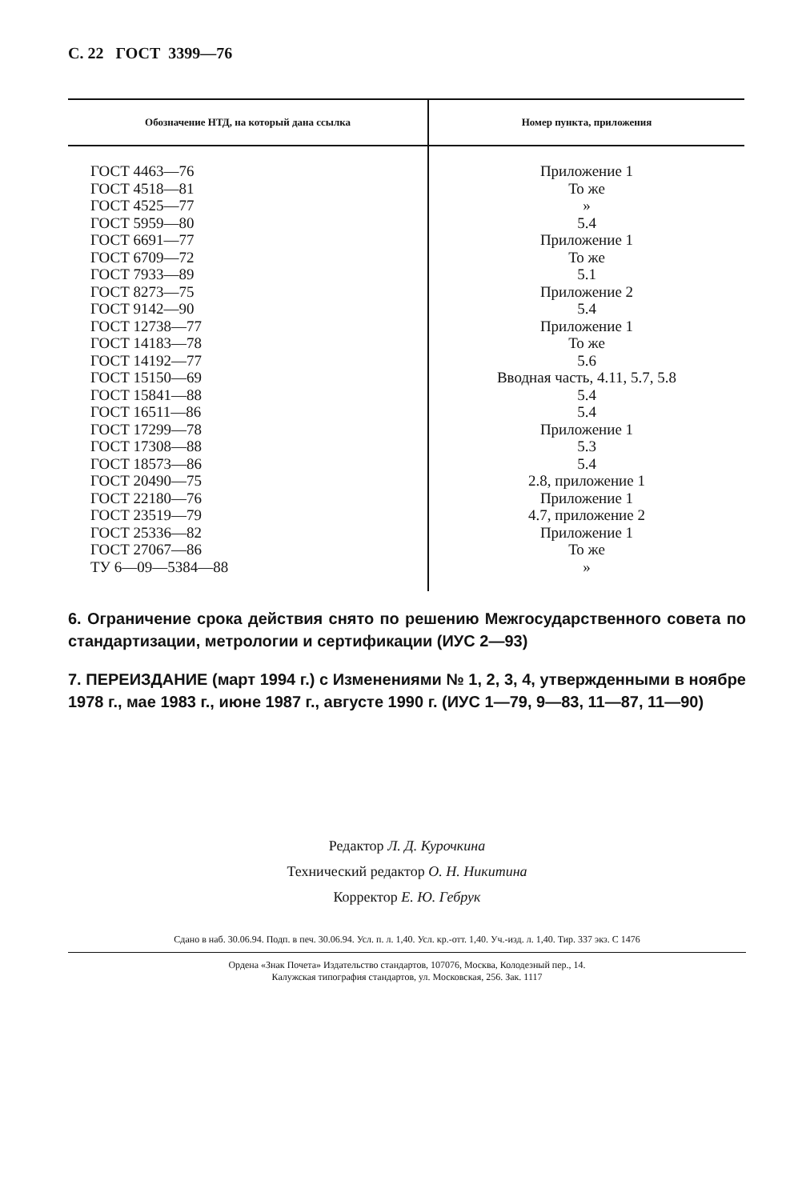С. 22 ГОСТ 3399—76
| Обозначение НТД, на который дана ссылка | Номер пункта, приложения |
| --- | --- |
| ГОСТ 4463—76 | Приложение 1 |
| ГОСТ 4518—81 | То же |
| ГОСТ 4525—77 | » |
| ГОСТ 5959—80 | 5.4 |
| ГОСТ 6691—77 | Приложение 1 |
| ГОСТ 6709—72 | То же |
| ГОСТ 7933—89 | 5.1 |
| ГОСТ 8273—75 | Приложение 2 |
| ГОСТ 9142—90 | 5.4 |
| ГОСТ 12738—77 | Приложение 1 |
| ГОСТ 14183—78 | То же |
| ГОСТ 14192—77 | 5.6 |
| ГОСТ 15150—69 | Вводная часть, 4.11, 5.7, 5.8 |
| ГОСТ 15841—88 | 5.4 |
| ГОСТ 16511—86 | 5.4 |
| ГОСТ 17299—78 | Приложение 1 |
| ГОСТ 17308—88 | 5.3 |
| ГОСТ 18573—86 | 5.4 |
| ГОСТ 20490—75 | 2.8, приложение 1 |
| ГОСТ 22180—76 | Приложение 1 |
| ГОСТ 23519—79 | 4.7, приложение 2 |
| ГОСТ 25336—82 | Приложение 1 |
| ГОСТ 27067—86 | То же |
| ТУ 6—09—5384—88 | » |
6. Ограничение срока действия снято по решению Межгосударственного совета по стандартизации, метрологии и сертификации (ИУС 2—93)
7. ПЕРЕИЗДАНИЕ (март 1994 г.) с Изменениями № 1, 2, 3, 4, утвержденными в ноябре 1978 г., мае 1983 г., июне 1987 г., августе 1990 г. (ИУС 1—79, 9—83, 11—87, 11—90)
Редактор Л. Д. Курочкина
Технический редактор О. Н. Никитина
Корректор Е. Ю. Гебрук
Сдано в наб. 30.06.94. Подп. в печ. 30.06.94. Усл. п. л. 1,40. Усл. кр.-отт. 1,40. Уч.-изд. л. 1,40. Тир. 337 экз. С 1476
Ордена «Знак Почета» Издательство стандартов, 107076, Москва, Колодезный пер., 14.
Калужская типография стандартов, ул. Московская, 256. Зак. 1117